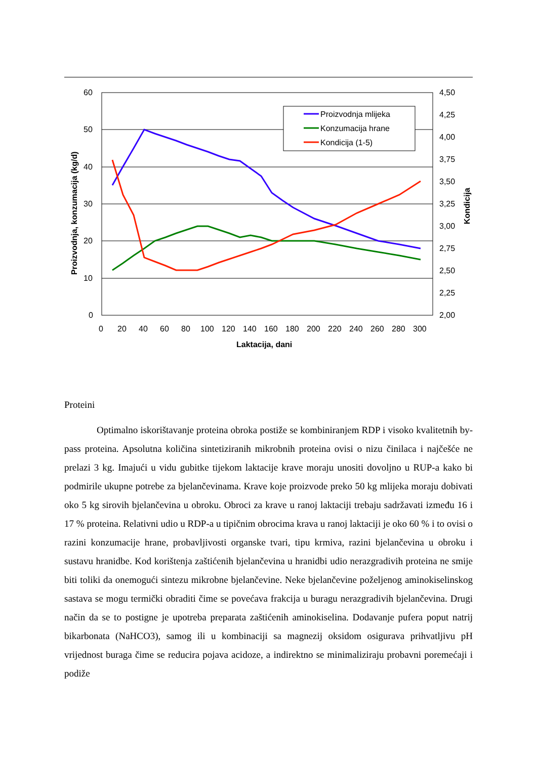60
50
40
30
20
10
0
4,50
4,25
4,00
3,75
3,50
3,25
3,00
2,75
2,50
2,25
2,00
0
20
40
60
80
100
120
140
160
180
200
220
240
260
280
300
Laktacija, dani
Proizvodnja, konzumacija (kg/d)
Kondicija
Proizvodnja mlijeka
Konzumacija hrane
Kondicija (1-5)
Proteini
Optimalno iskorištavanje proteina obroka postiže se kombiniranjem RDP i visoko kvalitetnih by-pass proteina. Apsolutna količina sintetiziranih mikrobnih proteina ovisi o nizu činilaca i najčešće ne prelazi 3 kg. Imajući u vidu gubitke tijekom laktacije krave moraju unositi dovoljno u RUP-a kako bi podmirile ukupne potrebe za bjelančevinama. Krave koje proizvode preko 50 kg mlijeka moraju dobivati oko 5 kg sirovih bjelančevina u obroku. Obroci za krave u ranoj laktaciji trebaju sadržavati između 16 i 17 % proteina. Relativni udio u RDP-a u tipičnim obrocima krava u ranoj laktaciji je oko 60 % i to ovisi o razini konzumacije hrane, probavljivosti organske tvari, tipu krmiva, razini bjelančevina u obroku i sustavu hranidbe. Kod korištenja zaštićenih bjelančevina u hranidbi udio nerazgradivih proteina ne smije biti toliki da onemogući sintezu mikrobne bjelančevine. Neke bjelančevine poželjenog aminokiselinskog sastava se mogu termički obraditi čime se povećava frakcija u buragu nerazgradivih bjelančevina. Drugi način da se to postigne je upotreba preparata zaštićenih aminokiselina. Dodavanje pufera poput natrij bikarbonata (NaHCO3), samog ili u kombinaciji sa magnezij oksidom osigurava prihvatljivu pH vrijednost buraga čime se reducira pojava acidoze, a indirektno se minimaliziraju probavni poremećaji i podiže